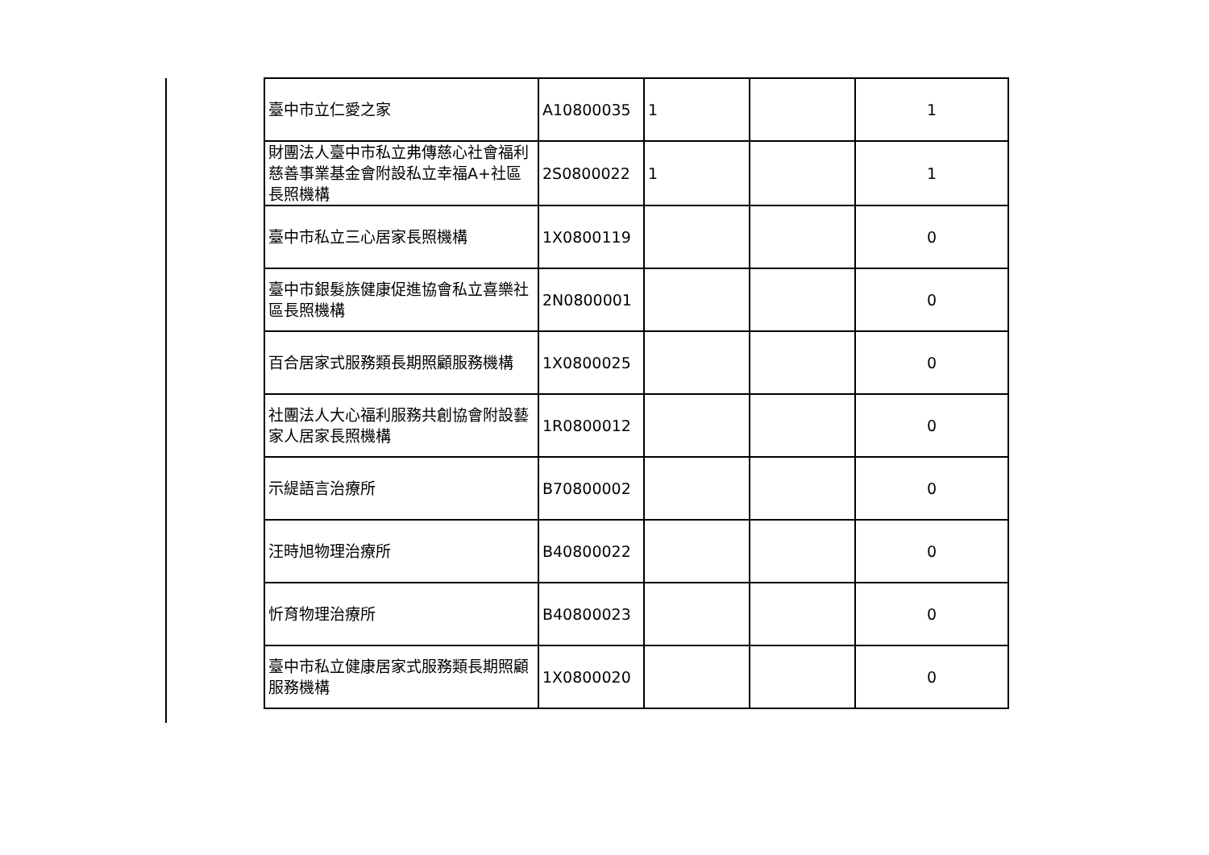| 臺中市立仁愛之家 | A10800035 | 1 | | 1 |
| 財團法人臺中市私立弗傳慈心社會福利慈善事業基金會附設私立幸福A+社區長照機構 | 2S0800022 | 1 | | 1 |
| 臺中市私立三心居家長照機構 | 1X0800119 | | | 0 |
| 臺中市銀髮族健康促進協會私立喜樂社區長照機構 | 2N0800001 | | | 0 |
| 百合居家式服務類長期照顧服務機構 | 1X0800025 | | | 0 |
| 社團法人大心福利服務共創協會附設藝家人居家長照機構 | 1R0800012 | | | 0 |
| 示緹語言治療所 | B70800002 | | | 0 |
| 汪時旭物理治療所 | B40800022 | | | 0 |
| 忻育物理治療所 | B40800023 | | | 0 |
| 臺中市私立健康居家式服務類長期照顧服務機構 | 1X0800020 | | | 0 |